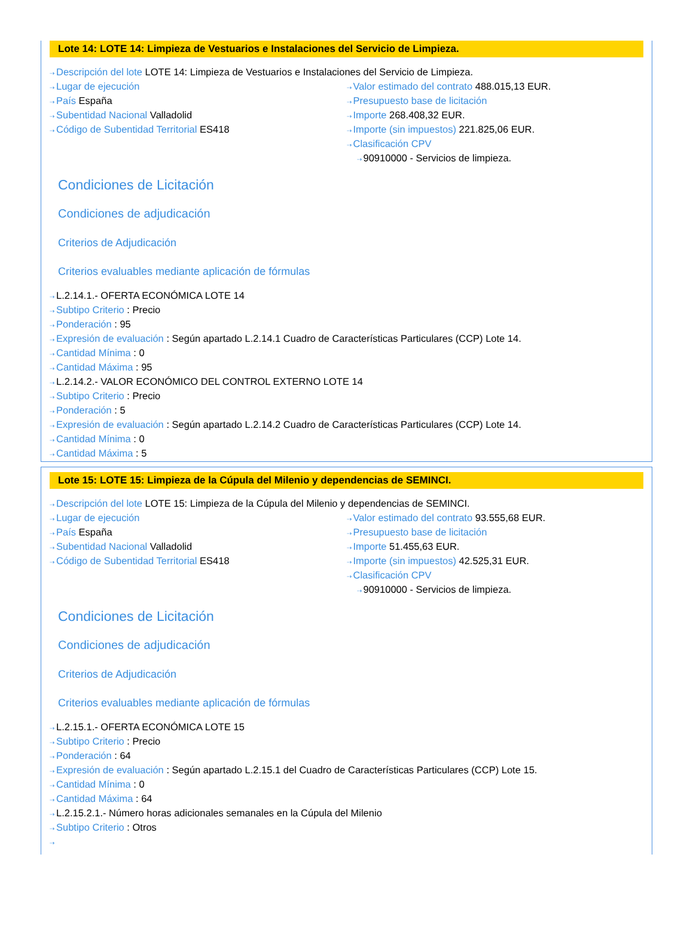Lote 14: LOTE 14: Limpieza de Vestuarios e Instalaciones del Servicio de Limpieza.
⇢ Descripción del lote LOTE 14: Limpieza de Vestuarios e Instalaciones del Servicio de Limpieza.
⇢ Lugar de ejecución
⇢ País España
⇢ Subentidad Nacional Valladolid
⇢ Código de Subentidad Territorial ES418
⇢ Valor estimado del contrato 488.015,13 EUR.
⇢ Presupuesto base de licitación
⇢ Importe 268.408,32 EUR.
⇢ Importe (sin impuestos) 221.825,06 EUR.
⇢ Clasificación CPV
⇢ 90910000 - Servicios de limpieza.
Condiciones de Licitación
Condiciones de adjudicación
Criterios de Adjudicación
Criterios evaluables mediante aplicación de fórmulas
⇢ L.2.14.1.- OFERTA ECONÓMICA LOTE 14
⇢ Subtipo Criterio : Precio
⇢ Ponderación : 95
⇢ Expresión de evaluación : Según apartado L.2.14.1 Cuadro de Características Particulares (CCP) Lote 14.
⇢ Cantidad Mínima : 0
⇢ Cantidad Máxima : 95
⇢ L.2.14.2.- VALOR ECONÓMICO DEL CONTROL EXTERNO LOTE 14
⇢ Subtipo Criterio : Precio
⇢ Ponderación : 5
⇢ Expresión de evaluación : Según apartado L.2.14.2 Cuadro de Características Particulares (CCP) Lote 14.
⇢ Cantidad Mínima : 0
⇢ Cantidad Máxima : 5
Lote 15: LOTE 15: Limpieza de la Cúpula del Milenio y dependencias de SEMINCI.
⇢ Descripción del lote LOTE 15: Limpieza de la Cúpula del Milenio y dependencias de SEMINCI.
⇢ Lugar de ejecución
⇢ País España
⇢ Subentidad Nacional Valladolid
⇢ Código de Subentidad Territorial ES418
⇢ Valor estimado del contrato 93.555,68 EUR.
⇢ Presupuesto base de licitación
⇢ Importe 51.455,63 EUR.
⇢ Importe (sin impuestos) 42.525,31 EUR.
⇢ Clasificación CPV
⇢ 90910000 - Servicios de limpieza.
Condiciones de Licitación
Condiciones de adjudicación
Criterios de Adjudicación
Criterios evaluables mediante aplicación de fórmulas
⇢ L.2.15.1.- OFERTA ECONÓMICA LOTE 15
⇢ Subtipo Criterio : Precio
⇢ Ponderación : 64
⇢ Expresión de evaluación : Según apartado L.2.15.1 del Cuadro de Características Particulares (CCP) Lote 15.
⇢ Cantidad Mínima : 0
⇢ Cantidad Máxima : 64
⇢ L.2.15.2.1.- Número horas adicionales semanales en la Cúpula del Milenio
⇢ Subtipo Criterio : Otros
⇢